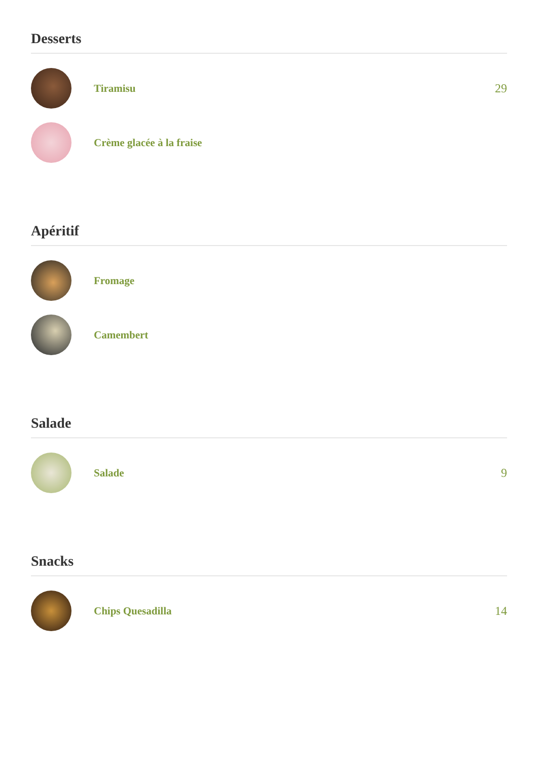Desserts
Tiramisu 29
Crème glacée à la fraise
Apéritif
Fromage
Camembert
Salade
Salade 9
Snacks
Chips Quesadilla 14